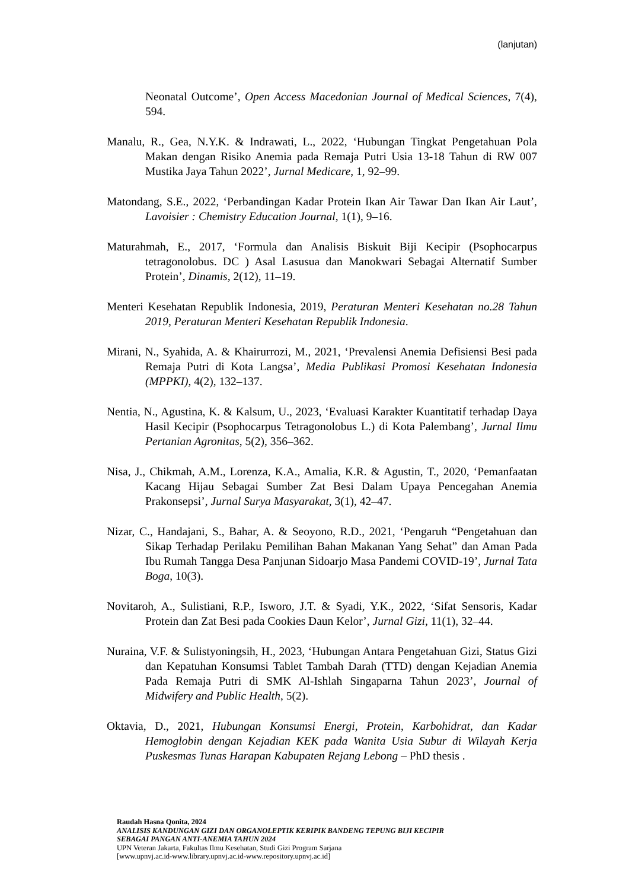(lanjutan)
Neonatal Outcome’, Open Access Macedonian Journal of Medical Sciences, 7(4), 594.
Manalu, R., Gea, N.Y.K. & Indrawati, L., 2022, ‘Hubungan Tingkat Pengetahuan Pola Makan dengan Risiko Anemia pada Remaja Putri Usia 13-18 Tahun di RW 007 Mustika Jaya Tahun 2022’, Jurnal Medicare, 1, 92–99.
Matondang, S.E., 2022, ‘Perbandingan Kadar Protein Ikan Air Tawar Dan Ikan Air Laut’, Lavoisier : Chemistry Education Journal, 1(1), 9–16.
Maturahmah, E., 2017, ‘Formula dan Analisis Biskuit Biji Kecipir (Psophocarpus tetragonolobus. DC ) Asal Lasusua dan Manokwari Sebagai Alternatif Sumber Protein’, Dinamis, 2(12), 11–19.
Menteri Kesehatan Republik Indonesia, 2019, Peraturan Menteri Kesehatan no.28 Tahun 2019, Peraturan Menteri Kesehatan Republik Indonesia.
Mirani, N., Syahida, A. & Khairurrozi, M., 2021, ‘Prevalensi Anemia Defisiensi Besi pada Remaja Putri di Kota Langsa’, Media Publikasi Promosi Kesehatan Indonesia (MPPKI), 4(2), 132–137.
Nentia, N., Agustina, K. & Kalsum, U., 2023, ‘Evaluasi Karakter Kuantitatif terhadap Daya Hasil Kecipir (Psophocarpus Tetragonolobus L.) di Kota Palembang’, Jurnal Ilmu Pertanian Agronitas, 5(2), 356–362.
Nisa, J., Chikmah, A.M., Lorenza, K.A., Amalia, K.R. & Agustin, T., 2020, ‘Pemanfaatan Kacang Hijau Sebagai Sumber Zat Besi Dalam Upaya Pencegahan Anemia Prakonsepsi’, Jurnal Surya Masyarakat, 3(1), 42–47.
Nizar, C., Handajani, S., Bahar, A. & Seoyono, R.D., 2021, ‘Pengaruh “Pengetahuan dan Sikap Terhadap Perilaku Pemilihan Bahan Makanan Yang Sehat” dan Aman Pada Ibu Rumah Tangga Desa Panjunan Sidoarjo Masa Pandemi COVID-19’, Jurnal Tata Boga, 10(3).
Novitaroh, A., Sulistiani, R.P., Isworo, J.T. & Syadi, Y.K., 2022, ‘Sifat Sensoris, Kadar Protein dan Zat Besi pada Cookies Daun Kelor’, Jurnal Gizi, 11(1), 32–44.
Nuraina, V.F. & Sulistyoningsih, H., 2023, ‘Hubungan Antara Pengetahuan Gizi, Status Gizi dan Kepatuhan Konsumsi Tablet Tambah Darah (TTD) dengan Kejadian Anemia Pada Remaja Putri di SMK Al-Ishlah Singaparna Tahun 2023’, Journal of Midwifery and Public Health, 5(2).
Oktavia, D., 2021, Hubungan Konsumsi Energi, Protein, Karbohidrat, dan Kadar Hemoglobin dengan Kejadian KEK pada Wanita Usia Subur di Wilayah Kerja Puskesmas Tunas Harapan Kabupaten Rejang Lebong – PhD thesis .
Raudah Hasna Qonita, 2024
ANALISIS KANDUNGAN GIZI DAN ORGANOLEPTIK KERIPIK BANDENG TEPUNG BIJI KECIPIR
SEBAGAI PANGAN ANTI-ANEMIA TAHUN 2024
UPN Veteran Jakarta, Fakultas Ilmu Kesehatan, Studi Gizi Program Sarjana
[www.upnvj.ac.id-www.library.upnvj.ac.id-www.repository.upnvj.ac.id]